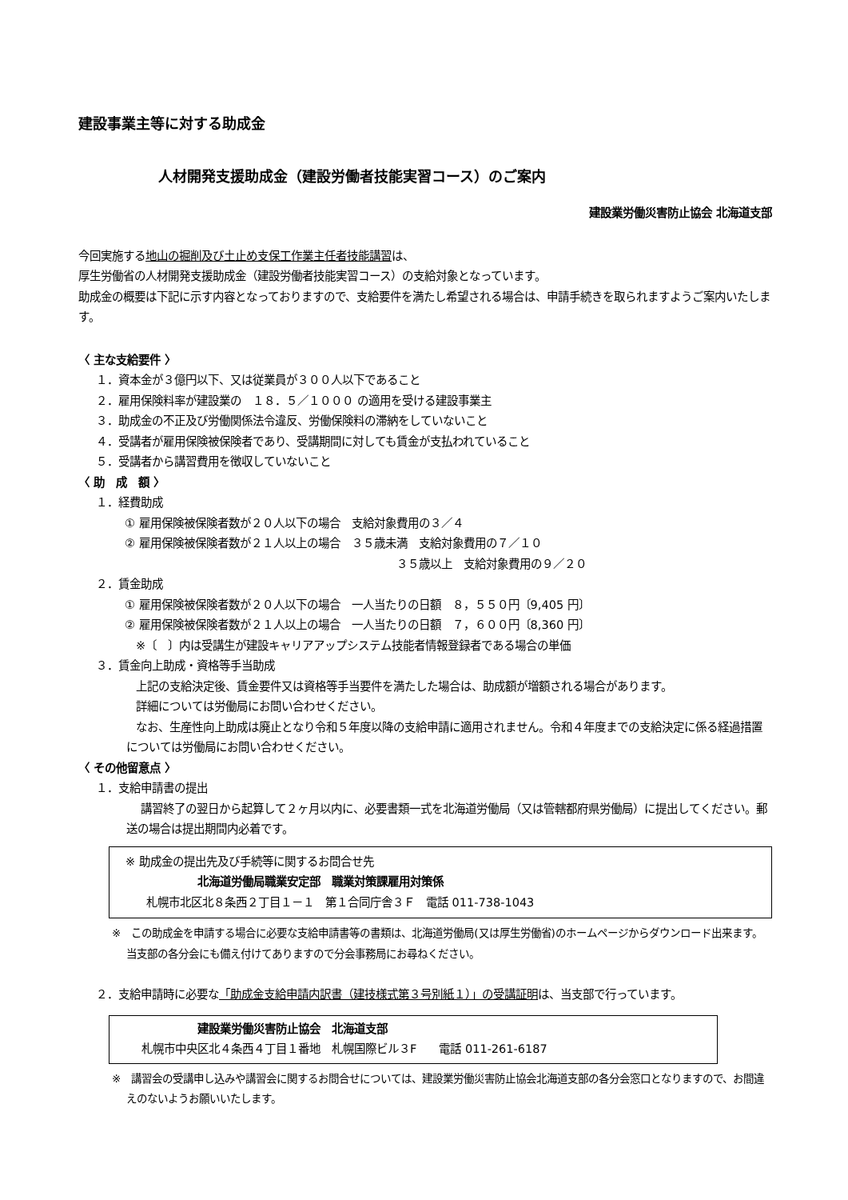建設事業主等に対する助成金
人材開発支援助成金（建設労働者技能実習コース）のご案内
建設業労働災害防止協会 北海道支部
今回実施する地山の掘削及び土止め支保工作業主任者技能講習は、
厚生労働省の人材開発支援助成金（建設労働者技能実習コース）の支給対象となっています。
助成金の概要は下記に示す内容となっておりますので、支給要件を満たし希望される場合は、申請手続きを取られますようご案内いたします。
〈 主な支給要件 〉
１．資本金が３億円以下、又は従業員が３００人以下であること
２．雇用保険料率が建設業の　１８．５／１０００ の適用を受ける建設事業主
３．助成金の不正及び労働関係法令違反、労働保険料の滞納をしていないこと
４．受講者が雇用保険被保険者であり、受講期間に対しても賃金が支払われていること
５．受講者から講習費用を徴収していないこと
〈 助　成　額 〉
１．経費助成
① 雇用保険被保険者数が２０人以下の場合　支給対象費用の３／４
② 雇用保険被保険者数が２１人以上の場合　３５歳未満　支給対象費用の７／１０
３５歳以上　支給対象費用の９／２０
２．賃金助成
① 雇用保険被保険者数が２０人以下の場合　一人当たりの日額　８，５５０円〔9,405 円〕
② 雇用保険被保険者数が２１人以上の場合　一人当たりの日額　７，６００円〔8,360 円〕
※〔　〕内は受講生が建設キャリアアップシステム技能者情報登録者である場合の単価
３．賃金向上助成・資格等手当助成
上記の支給決定後、賃金要件又は資格等手当要件を満たした場合は、助成額が増額される場合があります。
詳細については労働局にお問い合わせください。
なお、生産性向上助成は廃止となり令和５年度以降の支給申請に適用されません。令和４年度までの支給決定に係る経過措置については労働局にお問い合わせください。
〈 その他留意点 〉
１．支給申請書の提出
講習終了の翌日から起算して２ヶ月以内に、必要書類一式を北海道労働局（又は管轄都府県労働局）に提出してください。郵送の場合は提出期間内必着です。
※ 助成金の提出先及び手続等に関するお問合せ先
北海道労働局職業安定部　職業対策課雇用対策係
札幌市北区北８条西２丁目１－１　第１合同庁舎３Ｆ　電話 011-738-1043
※　この助成金を申請する場合に必要な支給申請書等の書類は、北海道労働局(又は厚生労働省)のホームページからダウンロード出来ます。当支部の各分会にも備え付けてありますので分会事務局にお尋ねください。
２．支給申請時に必要な「助成金支給申請内訳書（建技様式第３号別紙１）」の受講証明は、当支部で行っています。
建設業労働災害防止協会　北海道支部
札幌市中央区北４条西４丁目１番地　札幌国際ビル３F　　電話 011-261-6187
※　講習会の受講申し込みや講習会に関するお問合せについては、建設業労働災害防止協会北海道支部の各分会窓口となりますので、お間違えのないようお願いいたします。